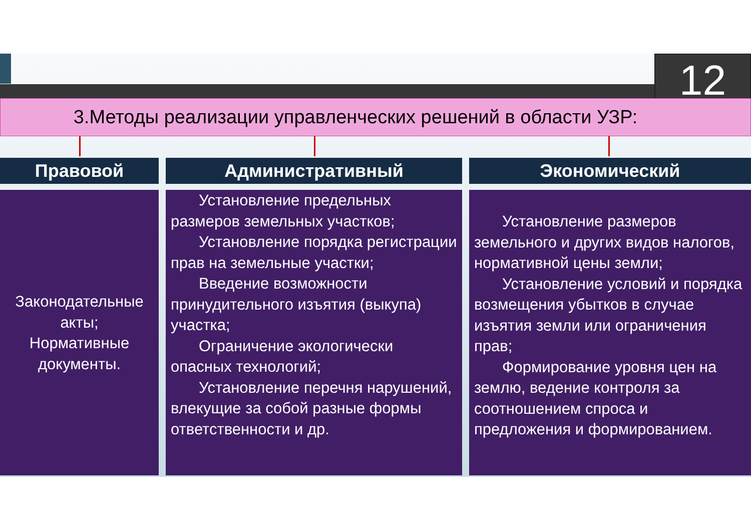12
3.Методы реализации управленческих решений в области УЗР:
Правовой
Законодательные акты;
Нормативные документы.
Административный
Установление предельных размеров земельных участков;
Установление порядка регистрации прав на земельные участки;
Введение возможности принудительного изъятия (выкупа) участка;
Ограничение экологически опасных технологий;
Установление перечня нарушений, влекущие за собой разные формы ответственности и др.
Экономический
Установление размеров земельного и других видов налогов, нормативной цены земли;
Установление условий и порядка возмещения убытков в случае изъятия земли или ограничения прав;
Формирование уровня цен на землю, ведение контроля за соотношением спроса и предложения и формированием.